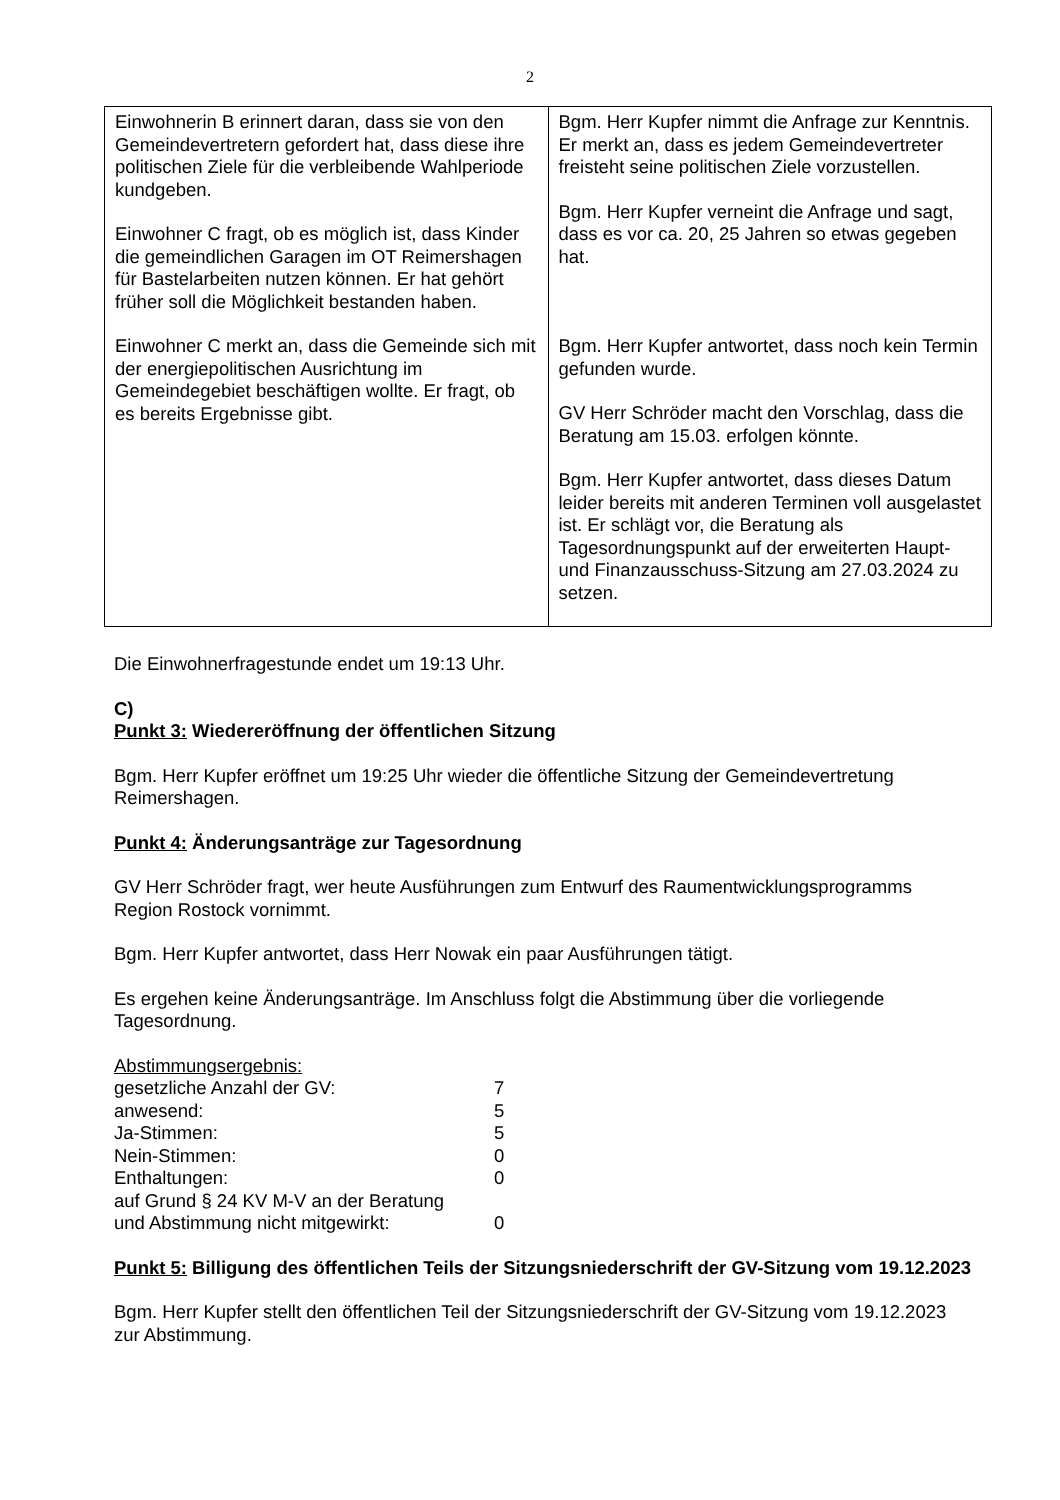2
| Einwohnerin B erinnert daran, dass sie von den Gemeindevertretern gefordert hat, dass diese ihre politischen Ziele für die verbleibende Wahlperiode kundgeben. Einwohner C fragt, ob es möglich ist, dass Kinder die gemeindlichen Garagen im OT Reimershagen für Bastelarbeiten nutzen können. Er hat gehört früher soll die Möglichkeit bestanden haben. Einwohner C merkt an, dass die Gemeinde sich mit der energiepolitischen Ausrichtung im Gemeindegebiet beschäftigen wollte. Er fragt, ob es bereits Ergebnisse gibt. | Bgm. Herr Kupfer nimmt die Anfrage zur Kenntnis. Er merkt an, dass es jedem Gemeindevertreter freisteht seine politischen Ziele vorzustellen. Bgm. Herr Kupfer verneint die Anfrage und sagt, dass es vor ca. 20, 25 Jahren so etwas gegeben hat. Bgm. Herr Kupfer antwortet, dass noch kein Termin gefunden wurde. GV Herr Schröder macht den Vorschlag, dass die Beratung am 15.03. erfolgen könnte. Bgm. Herr Kupfer antwortet, dass dieses Datum leider bereits mit anderen Terminen voll ausgelastet ist. Er schlägt vor, die Beratung als Tagesordnungspunkt auf der erweiterten Haupt- und Finanzausschuss-Sitzung am 27.03.2024 zu setzen. |
Die Einwohnerfragestunde endet um 19:13 Uhr.
C)
Punkt 3: Wiedereröffnung der öffentlichen Sitzung
Bgm. Herr Kupfer eröffnet um 19:25 Uhr wieder die öffentliche Sitzung der Gemeindevertretung Reimershagen.
Punkt 4: Änderungsanträge zur Tagesordnung
GV Herr Schröder fragt, wer heute Ausführungen zum Entwurf des Raumentwicklungsprogramms Region Rostock vornimmt.
Bgm. Herr Kupfer antwortet, dass Herr Nowak ein paar Ausführungen tätigt.
Es ergehen keine Änderungsanträge. Im Anschluss folgt die Abstimmung über die vorliegende Tagesordnung.
| Abstimmungsergebnis: | |
| gesetzliche Anzahl der GV: | 7 |
| anwesend: | 5 |
| Ja-Stimmen: | 5 |
| Nein-Stimmen: | 0 |
| Enthaltungen: | 0 |
| auf Grund § 24 KV M-V an der Beratung und Abstimmung nicht mitgewirkt: | 0 |
Punkt 5: Billigung des öffentlichen Teils der Sitzungsniederschrift der GV-Sitzung vom 19.12.2023
Bgm. Herr Kupfer stellt den öffentlichen Teil der Sitzungsniederschrift der GV-Sitzung vom 19.12.2023 zur Abstimmung.